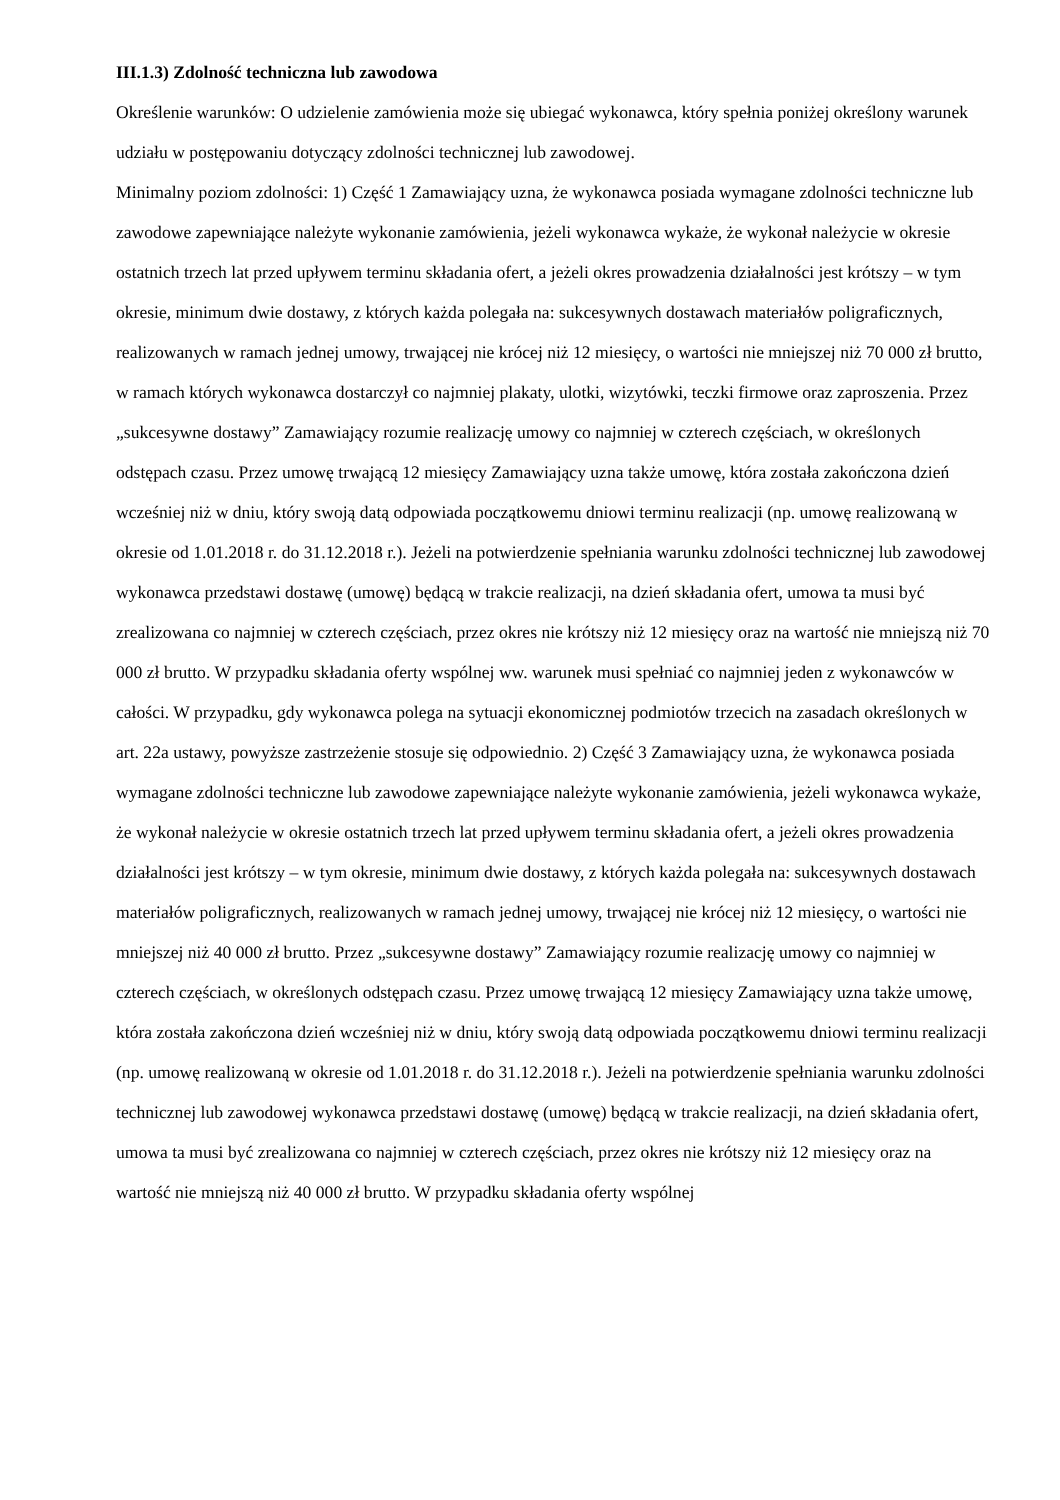III.1.3) Zdolność techniczna lub zawodowa
Określenie warunków: O udzielenie zamówienia może się ubiegać wykonawca, który spełnia poniżej określony warunek udziału w postępowaniu dotyczący zdolności technicznej lub zawodowej.
Minimalny poziom zdolności: 1) Część 1 Zamawiający uzna, że wykonawca posiada wymagane zdolności techniczne lub zawodowe zapewniające należyte wykonanie zamówienia, jeżeli wykonawca wykaże, że wykonał należycie w okresie ostatnich trzech lat przed upływem terminu składania ofert, a jeżeli okres prowadzenia działalności jest krótszy – w tym okresie, minimum dwie dostawy, z których każda polegała na: sukcesywnych dostawach materiałów poligraficznych, realizowanych w ramach jednej umowy, trwającej nie krócej niż 12 miesięcy, o wartości nie mniejszej niż 70 000 zł brutto, w ramach których wykonawca dostarczył co najmniej plakaty, ulotki, wizytówki, teczki firmowe oraz zaproszenia. Przez „sukcesywne dostawy” Zamawiający rozumie realizację umowy co najmniej w czterech częściach, w określonych odstępach czasu. Przez umowę trwającą 12 miesięcy Zamawiający uzna także umowę, która została zakończona dzień wcześniej niż w dniu, który swoją datą odpowiada początkowemu dniowi terminu realizacji (np. umowę realizowaną w okresie od 1.01.2018 r. do 31.12.2018 r.). Jeżeli na potwierdzenie spełniania warunku zdolności technicznej lub zawodowej wykonawca przedstawi dostawę (umowę) będącą w trakcie realizacji, na dzień składania ofert, umowa ta musi być zrealizowana co najmniej w czterech częściach, przez okres nie krótszy niż 12 miesięcy oraz na wartość nie mniejszą niż 70 000 zł brutto. W przypadku składania oferty wspólnej ww. warunek musi spełniać co najmniej jeden z wykonawców w całości. W przypadku, gdy wykonawca polega na sytuacji ekonomicznej podmiotów trzecich na zasadach określonych w art. 22a ustawy, powyższe zastrzeżenie stosuje się odpowiednio. 2) Część 3 Zamawiający uzna, że wykonawca posiada wymagane zdolności techniczne lub zawodowe zapewniające należyte wykonanie zamówienia, jeżeli wykonawca wykaże, że wykonał należycie w okresie ostatnich trzech lat przed upływem terminu składania ofert, a jeżeli okres prowadzenia działalności jest krótszy – w tym okresie, minimum dwie dostawy, z których każda polegała na: sukcesywnych dostawach materiałów poligraficznych, realizowanych w ramach jednej umowy, trwającej nie krócej niż 12 miesięcy, o wartości nie mniejszej niż 40 000 zł brutto. Przez „sukcesywne dostawy” Zamawiający rozumie realizację umowy co najmniej w czterech częściach, w określonych odstępach czasu. Przez umowę trwającą 12 miesięcy Zamawiający uzna także umowę, która została zakończona dzień wcześniej niż w dniu, który swoją datą odpowiada początkowemu dniowi terminu realizacji (np. umowę realizowaną w okresie od 1.01.2018 r. do 31.12.2018 r.). Jeżeli na potwierdzenie spełniania warunku zdolności technicznej lub zawodowej wykonawca przedstawi dostawę (umowę) będącą w trakcie realizacji, na dzień składania ofert, umowa ta musi być zrealizowana co najmniej w czterech częściach, przez okres nie krótszy niż 12 miesięcy oraz na wartość nie mniejszą niż 40 000 zł brutto. W przypadku składania oferty wspólnej